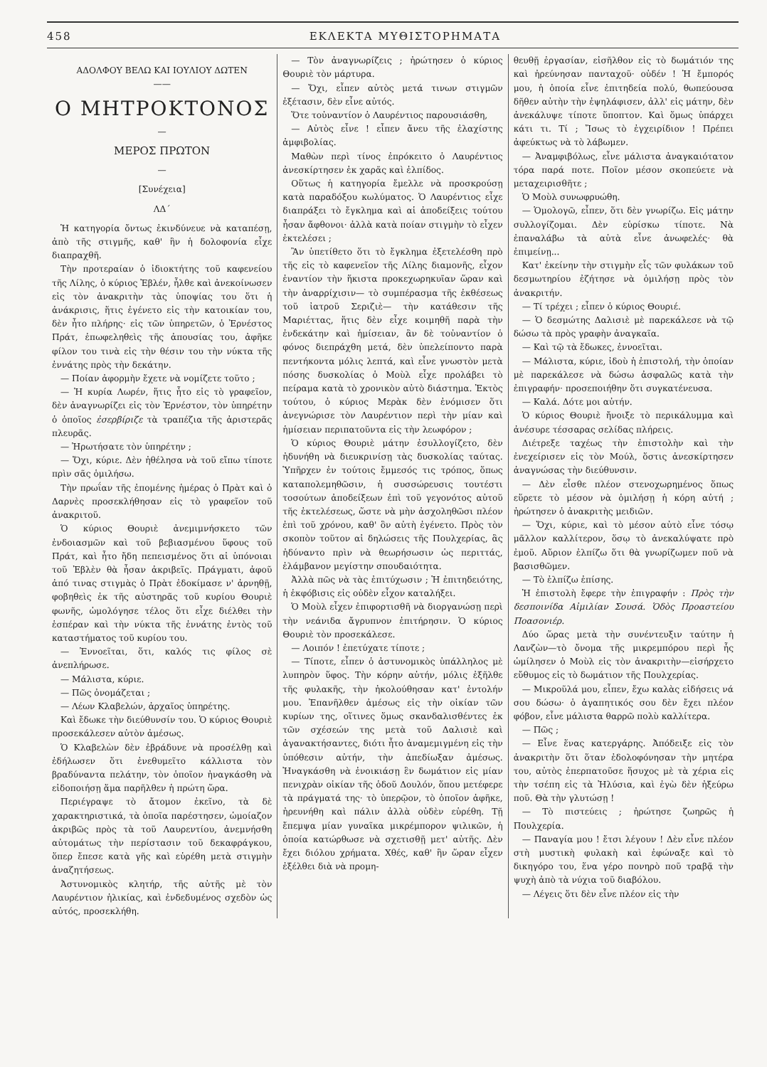458 ΕΚΛΕΚΤΑ ΜΥΘΙΣΤΟΡΗΜΑΤΑ
ΑΔΟΛΦΟΥ ΒΕΛΩ ΚΑΙ ΙΟΥΛΙΟΥ ΔΩΤΕΝ
——
Ο ΜΗΤΡΟΚΤΟΝΟΣ
—
ΜΕΡΟΣ ΠΡΩΤΟΝ
—
[Συνέχεια]
ΛΔ΄
Ἡ κατηγορία ὄντως ἐκινδύνευε νὰ καταπέσῃ, ἀπὸ τῆς στιγμῆς, καθ' ἣν ἡ δολοφονία εἶχε διαπραχθῆ.
Τὴν προτεραίαν ὁ ἰδιοκτήτης τοῦ καφενείου τῆς Λίλης, ὁ κύριος Ἐβλέν, ἦλθε καὶ ἀνεκοίνωσεν εἰς τὸν ἀνακριτὴν τὰς ὑποψίας του ὅτι ἡ ἀνάκρισις, ἥτις ἐγένετο εἰς τὴν κατοικίαν του, δὲν ἦτο πλήρης· εἰς τῶν ὑπηρετῶν, ὁ Ἐρνέστος Πράτ, ἐπωφεληθεὶς τῆς ἀπουσίας του, ἀφῆκε φίλον του τινὰ εἰς τὴν θέσιν του τὴν νύκτα τῆς ἐννάτης πρὸς τὴν δεκάτην.
— Ποίαν ἀφορμὴν ἔχετε νὰ νομίζετε τοῦτο ;
— Ἡ κυρία Λωρέν, ἥτις ἦτο εἰς τὸ γραφεῖον, δὲν ἀναγνωρίζει εἰς τὸν Ἐρνέστον, τὸν ὑπηρέτην ὁ ὁποῖος ἐσερβίριζε τὰ τραπέζια τῆς ἀριστερᾶς πλευρᾶς.
— Ἠρωτήσατε τὸν ὑπηρέτην ;
— Ὄχι, κύριε. Δὲν ἠθέλησα νὰ τοῦ εἴπω τίποτε πρὶν σᾶς ὁμιλήσω.
Τὴν πρωΐαν τῆς ἐπομένης ἡμέρας ὁ Πρὰτ καὶ ὁ Δαρνὲς προσεκλήθησαν εἰς τὸ γραφεῖον τοῦ ἀνακριτοῦ.
Ὁ κύριος Θουριὲ ἀνεμιμνήσκετο τῶν ἐνδοιασμῶν καὶ τοῦ βεβιασμένου ὕφους τοῦ Πράτ, καὶ ἦτο ἤδη πεπεισμένος ὅτι αἱ ὑπόνοιαι τοῦ Ἐβλὲν θὰ ἦσαν ἀκριβεῖς. Πράγματι, ἀφοῦ ἀπό τινας στιγμὰς ὁ Πρὰτ ἐδοκίμασε ν' ἀρνηθῇ, φοβηθεὶς ἐκ τῆς αὐστηρᾶς τοῦ κυρίου Θουριὲ φωνῆς, ὡμολόγησε τέλος ὅτι εἶχε διέλθει τὴν ἑσπέραν καὶ τὴν νύκτα τῆς ἐννάτης ἐντὸς τοῦ καταστήματος τοῦ κυρίου του.
— Ἐννοεῖται, ὅτι, καλός τις φίλος σὲ ἀνεπλήρωσε.
— Μάλιστα, κύριε.
— Πῶς ὀνομάζεται ;
— Λέων Κλαβελών, ἀρχαῖος ὑπηρέτης.
Καὶ ἔδωκε τὴν διεύθυνσίν του. Ὁ κύριος Θουριὲ προσεκάλεσεν αὐτὸν ἀμέσως.
Ὁ Κλαβελὼν δὲν ἐβράδυνε νὰ προσέλθῃ καὶ ἐδήλωσεν ὅτι ἐνεθυμεῖτο κάλλιστα τὸν βραδύναντα πελάτην, τὸν ὁποῖον ἠναγκάσθη νὰ εἰδοποιήσῃ ἅμα παρῆλθεν ἡ πρώτη ὥρα.
Περιέγραψε τὸ ἄτομον ἐκεῖνο, τὰ δὲ χαρακτηριστικά, τὰ ὁποῖα παρέστησεν, ὡμοίαζον ἀκριβῶς πρὸς τὰ τοῦ Λαυρεντίου, ἀνεμνήσθη αὐτομάτως τὴν περίστασιν τοῦ δεκαφράγκου, ὅπερ ἔπεσε κατὰ γῆς καὶ εὑρέθη μετὰ στιγμὴν ἀναζητήσεως.
Ἀστυνομικὸς κλητήρ, τῆς αὐτῆς μὲ τὸν Λαυρέντιον ἡλικίας, καὶ ἐνδεδυμένος σχεδὸν ὡς αὐτός, προσεκλήθη.
— Τὸν ἀναγνωρίζεις ; ἠρώτησεν ὁ κύριος Θουριὲ τὸν μάρτυρα.
— Ὄχι, εἶπεν αὐτὸς μετά τινων στιγμῶν ἐξέτασιν, δὲν εἶνε αὐτός.
Ὅτε τοὐναντίον ὁ Λαυρέντιος παρουσιάσθη,
— Αὐτὸς εἶνε ! εἶπεν ἄνευ τῆς ἐλαχίστης ἀμφιβολίας.
Μαθὼν περὶ τίνος ἐπρόκειτο ὁ Λαυρέντιος ἀνεσκίρτησεν ἐκ χαρᾶς καὶ ἐλπίδος.
Οὕτως ἡ κατηγορία ἔμελλε νὰ προσκρούσῃ κατὰ παραδόξου κωλύματος. Ὁ Λαυρέντιος εἶχε διαπράξει τὸ ἔγκλημα καὶ αἱ ἀποδείξεις τούτου ἦσαν ἄφθονοι· ἀλλὰ κατὰ ποίαν στιγμὴν τὸ εἶχεν ἐκτελέσει ;
Ἂν ὑπετίθετο ὅτι τὸ ἔγκλημα ἐξετελέσθη πρὸ τῆς εἰς τὸ καφενεῖον τῆς Λίλης διαμονῆς, εἶχον ἐναντίον τὴν ἥκιστα προκεχωρηκυῖαν ὥραν καὶ τὴν ἀναρρίχισιν— τὸ συμπέρασμα τῆς ἐκθέσεως τοῦ ἰατροῦ Σεριζιὲ— τὴν κατάθεσιν τῆς Μαριέττας, ἥτις δὲν εἶχε κοιμηθῆ παρὰ τὴν ἐνδεκάτην καὶ ἡμίσειαν, ἂν δὲ τοὐναντίον ὁ φόνος διεπράχθη μετά, δὲν ὑπελείποντο παρὰ πεντήκοντα μόλις λεπτά, καὶ εἶνε γνωστὸν μετὰ πόσης δυσκολίας ὁ Μοὺλ εἶχε προλάβει τὸ πείραμα κατὰ τὸ χρονικὸν αὐτὸ διάστημα. Ἐκτὸς τούτου, ὁ κύριος Μερὰκ δὲν ἐνόμισεν ὅτι ἀνεγνώρισε τὸν Λαυρέντιον περὶ τὴν μίαν καὶ ἡμίσειαν περιπατοῦντα εἰς τὴν λεωφόρον ;
Ὁ κύριος Θουριὲ μάτην ἐσυλλογίζετο, δὲν ἠδυνήθη νὰ διευκρινίσῃ τὰς δυσκολίας ταύτας. Ὑπῆρχεν ἐν τούτοις ἔμμεσός τις τρόπος, ὅπως καταπολεμηθῶσιν, ἡ συσσώρευσις τουτέστι τοσούτων ἀποδείξεων ἐπὶ τοῦ γεγονότος αὐτοῦ τῆς ἐκτελέσεως, ὥστε νὰ μὴν ἀσχοληθῶσι πλέον ἐπὶ τοῦ χρόνου, καθ' ὃν αὐτὴ ἐγένετο. Πρὸς τὸν σκοπὸν τοῦτον αἱ δηλώσεις τῆς Πουλχερίας, ἃς ἠδύναντο πρὶν νὰ θεωρήσωσιν ὡς περιττάς, ἐλάμβανον μεγίστην σπουδαιότητα.
Ἀλλὰ πῶς νὰ τὰς ἐπιτύχωσιν ; Ἡ ἐπιτηδειότης, ἡ ἐκφόβισις εἰς οὐδὲν εἶχον καταλήξει.
Ὁ Μοὺλ εἶχεν ἐπιφορτισθῆ νὰ διοργανώσῃ περὶ τὴν νεάνιδα ἄγρυπνον ἐπιτήρησιν. Ὁ κύριος Θουριὲ τὸν προσεκάλεσε.
— Λοιπόν ! ἐπετύχατε τίποτε ;
— Τίποτε, εἶπεν ὁ ἀστυνομικὸς ὑπάλληλος μὲ λυπηρὸν ὕφος. Τὴν κόρην αὐτήν, μόλις ἐξῆλθε τῆς φυλακῆς, τὴν ἠκολούθησαν κατ' ἐντολήν μου. Ἐπανῆλθεν ἀμέσως εἰς τὴν οἰκίαν τῶν κυρίων της, οἵτινες ὅμως σκανδαλισθέντες ἐκ τῶν σχέσεών της μετὰ τοῦ Δαλισιὲ καὶ ἀγανακτήσαντες, διότι ἦτο ἀναμεμιγμένη εἰς τὴν ὑπόθεσιν αὐτήν, τὴν ἀπεδίωξαν ἀμέσως. Ἠναγκάσθη νὰ ἐνοικιάσῃ ἓν δωμάτιον εἰς μίαν πενιχρὰν οἰκίαν τῆς ὁδοῦ Δουλόν, ὅπου μετέφερε τὰ πράγματά της· τὸ ὑπερῷον, τὸ ὁποῖον ἀφῆκε, ἠρευνήθη καὶ πάλιν ἀλλὰ οὐδὲν εὑρέθη. Τῇ ἔπεμψα μίαν γυναῖκα μικρέμπορον ψιλικῶν, ἡ ὁποία κατώρθωσε νὰ σχετισθῇ μετ' αὐτῆς. Δὲν ἔχει διόλου χρήματα. Χθές, καθ' ἣν ὥραν εἶχεν ἐξέλθει διὰ νὰ προμη-
θευθῇ ἐργασίαν, εἰσῆλθον εἰς τὸ δωμάτιόν της καὶ ἠρεύνησαν πανταχοῦ· οὐδέν ! Ἡ ἔμπορός μου, ἡ ὁποία εἶνε ἐπιτηδεία πολύ, θωπεύουσα δῆθεν αὐτὴν τὴν ἐψηλάφισεν, ἀλλ' εἰς μάτην, δὲν ἀνεκάλυψε τίποτε ὕποπτον. Καὶ ὅμως ὑπάρχει κάτι τι. Τί ; Ἴσως τὸ ἐγχειρίδιον ! Πρέπει ἀφεύκτως νὰ τὸ λάβωμεν.
— Ἀναμφιβόλως, εἶνε μάλιστα ἀναγκαιότατον τόρα παρά ποτε. Ποῖον μέσον σκοπεύετε νὰ μεταχειρισθῆτε ;
Ὁ Μοὺλ συνωφρυώθη.
— Ὁμολογῶ, εἶπεν, ὅτι δὲν γνωρίζω. Εἰς μάτην συλλογίζομαι. Δὲν εὑρίσκω τίποτε. Νὰ ἐπαναλάβω τὰ αὐτὰ εἶνε ἀνωφελές· θὰ ἐπιμείνῃ...
Κατ' ἐκείνην τὴν στιγμὴν εἷς τῶν φυλάκων τοῦ δεσμωτηρίου ἐζήτησε νὰ ὁμιλήσῃ πρὸς τὸν ἀνακριτήν.
— Τί τρέχει ; εἶπεν ὁ κύριος Θουριέ.
— Ὁ δεσμώτης Δαλισιὲ μὲ παρεκάλεσε νὰ τῷ δώσω τὰ πρὸς γραφὴν ἀναγκαῖα.
— Καὶ τῷ τὰ ἔδωκες, ἐννοεῖται.
— Μάλιστα, κύριε, ἰδοὺ ἡ ἐπιστολή, τὴν ὁποίαν μὲ παρεκάλεσε νὰ δώσω ἀσφαλῶς κατὰ τὴν ἐπιγραφήν· προσεποιήθην ὅτι συγκατένευσα.
— Καλά. Δότε μοι αὐτήν.
Ὁ κύριος Θουριὲ ἤνοιξε τὸ περικάλυμμα καὶ ἀνέσυρε τέσσαρας σελίδας πλήρεις.
Διέτρεξε ταχέως τὴν ἐπιστολὴν καὶ τὴν ἐνεχείρισεν εἰς τὸν Μούλ, ὅστις ἀνεσκίρτησεν ἀναγνώσας τὴν διεύθυνσιν.
— Δὲν εἶσθε πλέον στενοχωρημένος ὅπως εὕρετε τὸ μέσον νὰ ὁμιλήσῃ ἡ κόρη αὐτή ; ἠρώτησεν ὁ ἀνακριτὴς μειδιῶν.
— Ὄχι, κύριε, καὶ τὸ μέσον αὐτὸ εἶνε τόσῳ μᾶλλον καλλίτερον, ὅσῳ τὸ ἀνεκαλύψατε πρὸ ἐμοῦ. Αὔριον ἐλπίζω ὅτι θὰ γνωρίζωμεν ποῦ νὰ βασισθῶμεν.
— Τὸ ἐλπίζω ἐπίσης.
Ἡ ἐπιστολὴ ἔφερε τὴν ἐπιγραφήν : Πρὸς τὴν δεσποινίδα Αἰμιλίαν Σουσά. Ὁδὸς Προαστείου Ποασονιέρ.
Δύο ὥρας μετὰ τὴν συνέντευξιν ταύτην ἡ Λανζὼν—τὸ ὄνομα τῆς μικρεμπόρου περὶ ἧς ὡμίλησεν ὁ Μοὺλ εἰς τὸν ἀνακριτὴν—εἰσήρχετο εὔθυμος εἰς τὸ δωμάτιον τῆς Πουλχερίας.
— Μικροῦλά μου, εἶπεν, ἔχω καλὰς εἰδήσεις νά σου δώσω· ὁ ἀγαπητικός σου δὲν ἔχει πλέον φόβον, εἶνε μάλιστα θαρρῶ πολὺ καλλίτερα.
— Πῶς ;
— Εἶνε ἕνας κατεργάρης. Ἀπόδειξε εἰς τὸν ἀνακριτὴν ὅτι ὅταν ἐδολοφόνησαν τὴν μητέρα του, αὐτὸς ἐπερπατοῦσε ἥσυχος μὲ τὰ χέρια εἰς τὴν τσέπη εἰς τὰ Ἠλύσια, καὶ ἐγὼ δὲν ἠξεύρω ποῦ. Θὰ τὴν γλυτώσῃ !
— Τὸ πιστεύεις ; ἠρώτησε ζωηρῶς ἡ Πουλχερία.
— Παναγία μου ! ἔτσι λέγουν ! Δὲν εἶνε πλέον στὴ μυστικὴ φυλακὴ καὶ ἐφώναξε καὶ τὸ δικηγόρο του, ἕνα γέρο πονηρὸ ποῦ τραβᾷ τὴν ψυχὴ ἀπὸ τὰ νύχια τοῦ διαβόλου.
— Λέγεις ὅτι δὲν εἶνε πλέον εἰς τὴν